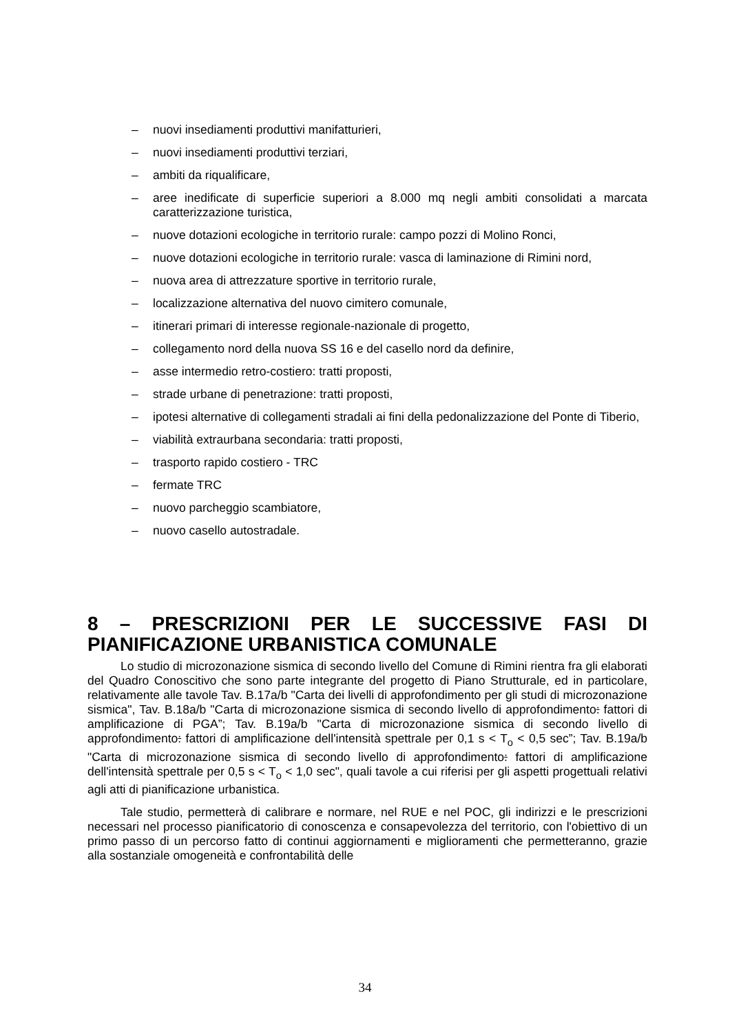– nuovi insediamenti produttivi manifatturieri,
– nuovi insediamenti produttivi terziari,
– ambiti da riqualificare,
– aree inedificate di superficie superiori a 8.000 mq negli ambiti consolidati a marcata caratterizzazione turistica,
– nuove dotazioni ecologiche in territorio rurale: campo pozzi di Molino Ronci,
– nuove dotazioni ecologiche in territorio rurale: vasca di laminazione di Rimini nord,
– nuova area di attrezzature sportive in territorio rurale,
– localizzazione alternativa del nuovo cimitero comunale,
– itinerari primari di interesse regionale-nazionale di progetto,
– collegamento nord della nuova SS 16 e del casello nord da definire,
– asse intermedio retro-costiero: tratti proposti,
– strade urbane di penetrazione: tratti proposti,
– ipotesi alternative di collegamenti stradali ai fini della pedonalizzazione del Ponte di Tiberio,
– viabilità extraurbana secondaria: tratti proposti,
– trasporto rapido costiero - TRC
– fermate TRC
– nuovo parcheggio scambiatore,
– nuovo casello autostradale.
8 – PRESCRIZIONI PER LE SUCCESSIVE FASI DI PIANIFICAZIONE URBANISTICA COMUNALE
Lo studio di microzonazione sismica di secondo livello del Comune di Rimini rientra fra gli elaborati del Quadro Conoscitivo che sono parte integrante del progetto di Piano Strutturale, ed in particolare, relativamente alle tavole Tav. B.17a/b "Carta dei livelli di approfondimento per gli studi di microzonazione sismica", Tav. B.18a/b "Carta di microzonazione sismica di secondo livello di approfondimento: fattori di amplificazione di PGA”; Tav. B.19a/b "Carta di microzonazione sismica di secondo livello di approfondimento: fattori di amplificazione dell'intensità spettrale per 0,1 s < T<sub>o</sub> < 0,5 sec”; Tav. B.19a/b "Carta di microzonazione sismica di secondo livello di approfondimento: fattori di amplificazione dell'intensità spettrale per 0,5 s < T<sub>o</sub> < 1,0 sec", quali tavole a cui riferisi per gli aspetti progettuali relativi agli atti di pianificazione urbanistica.
Tale studio, permetterà di calibrare e normare, nel RUE e nel POC, gli indirizzi e le prescrizioni necessari nel processo pianificatorio di conoscenza e consapevolezza del territorio, con l'obiettivo di un primo passo di un percorso fatto di continui aggiornamenti e miglioramenti che permetteranno, grazie alla sostanziale omogeneità e confrontabilità delle
34